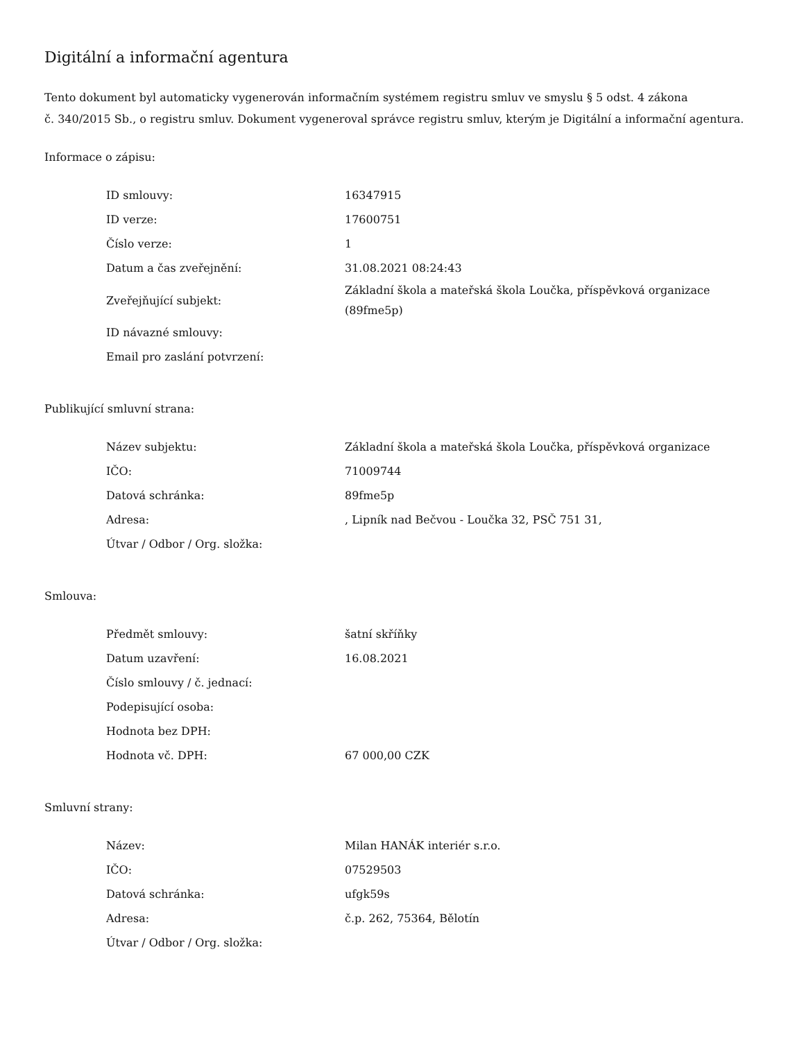Digitální a informační agentura
Tento dokument byl automaticky vygenerován informačním systémem registru smluv ve smyslu § 5 odst. 4 zákona
č. 340/2015 Sb., o registru smluv. Dokument vygeneroval správce registru smluv, kterým je Digitální a informační agentura.
Informace o zápisu:
| ID smlouvy: | 16347915 |
| ID verze: | 17600751 |
| Číslo verze: | 1 |
| Datum a čas zveřejnění: | 31.08.2021 08:24:43 |
| Zveřejňující subjekt: | Základní škola a mateřská škola Loučka, příspěvková organizace (89fme5p) |
| ID návazné smlouvy: | |
| Email pro zaslání potvrzení: | |
Publikující smluvní strana:
| Název subjektu: | Základní škola a mateřská škola Loučka, příspěvková organizace |
| IČO: | 71009744 |
| Datová schránka: | 89fme5p |
| Adresa: | , Lipník nad Bečvou - Loučka 32, PSČ 751 31, |
| Útvar / Odbor / Org. složka: | |
Smlouva:
| Předmět smlouvy: | šatní skříňky |
| Datum uzavření: | 16.08.2021 |
| Číslo smlouvy / č. jednací: | |
| Podepisující osoba: | |
| Hodnota bez DPH: | |
| Hodnota vč. DPH: | 67 000,00 CZK |
Smluvní strany:
| Název: | Milan HANÁK interiér s.r.o. |
| IČO: | 07529503 |
| Datová schránka: | ufgk59s |
| Adresa: | č.p. 262, 75364, Bělotín |
| Útvar / Odbor / Org. složka: | |